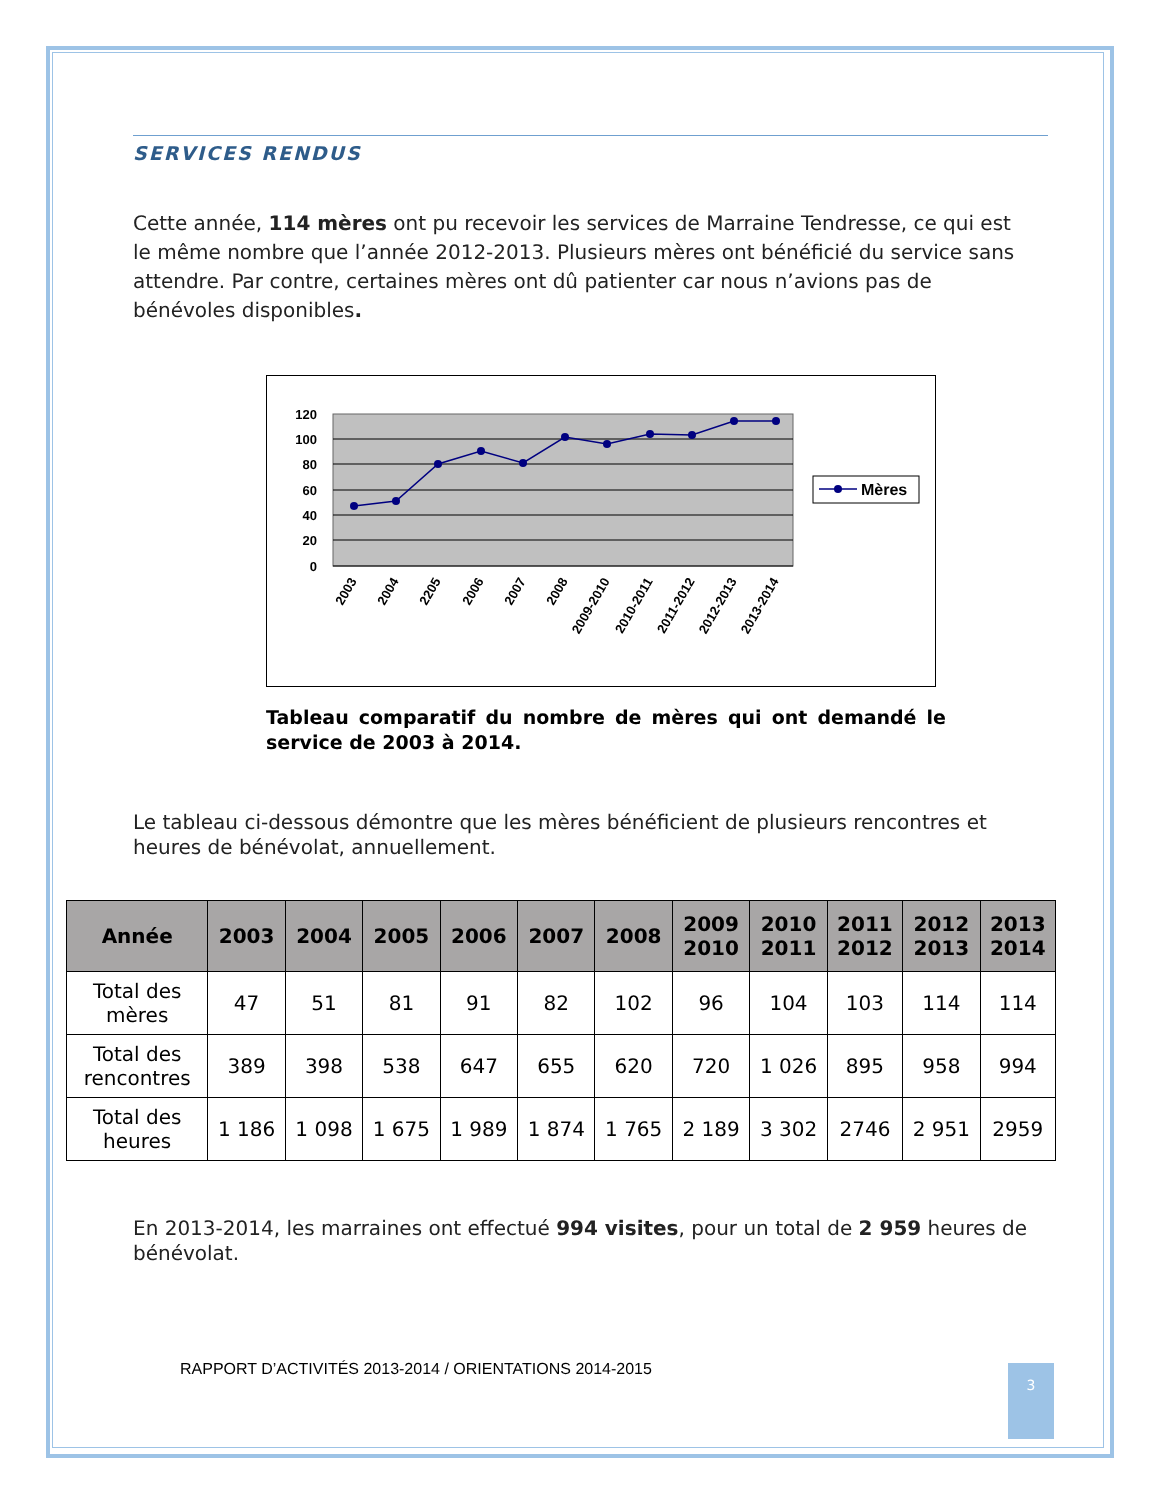SERVICES RENDUS
Cette année, 114 mères ont pu recevoir les services de Marraine Tendresse, ce qui est le même nombre que l’année 2012-2013. Plusieurs mères ont bénéficié du service sans attendre. Par contre, certaines mères ont dû patienter car nous n’avions pas de bénévoles disponibles.
120
100
80
60
40
20
0
2003
2004
2205
2006
2007
2008
2009-2010
2010-2011
2011-2012
2012-2013
2013-2014
Mères
Tableau comparatif du nombre de mères qui ont demandé le service de 2003 à 2014.
Le tableau ci-dessous démontre que les mères bénéficient de plusieurs rencontres et heures de bénévolat, annuellement.
| Année | 2003 | 2004 | 2005 | 2006 | 2007 | 2008 | 2009 2010 | 2010 2011 | 2011 2012 | 2012 2013 | 2013 2014 |
| --- | --- | --- | --- | --- | --- | --- | --- | --- | --- | --- | --- |
| Total des mères | 47 | 51 | 81 | 91 | 82 | 102 | 96 | 104 | 103 | 114 | 114 |
| Total des rencontres | 389 | 398 | 538 | 647 | 655 | 620 | 720 | 1 026 | 895 | 958 | 994 |
| Total des heures | 1 186 | 1 098 | 1 675 | 1 989 | 1 874 | 1 765 | 2 189 | 3 302 | 2746 | 2 951 | 2959 |
En 2013-2014, les marraines ont effectué 994 visites, pour un total de 2 959 heures de bénévolat.
RAPPORT D’ACTIVITÉS 2013-2014 / ORIENTATIONS 2014-2015
3